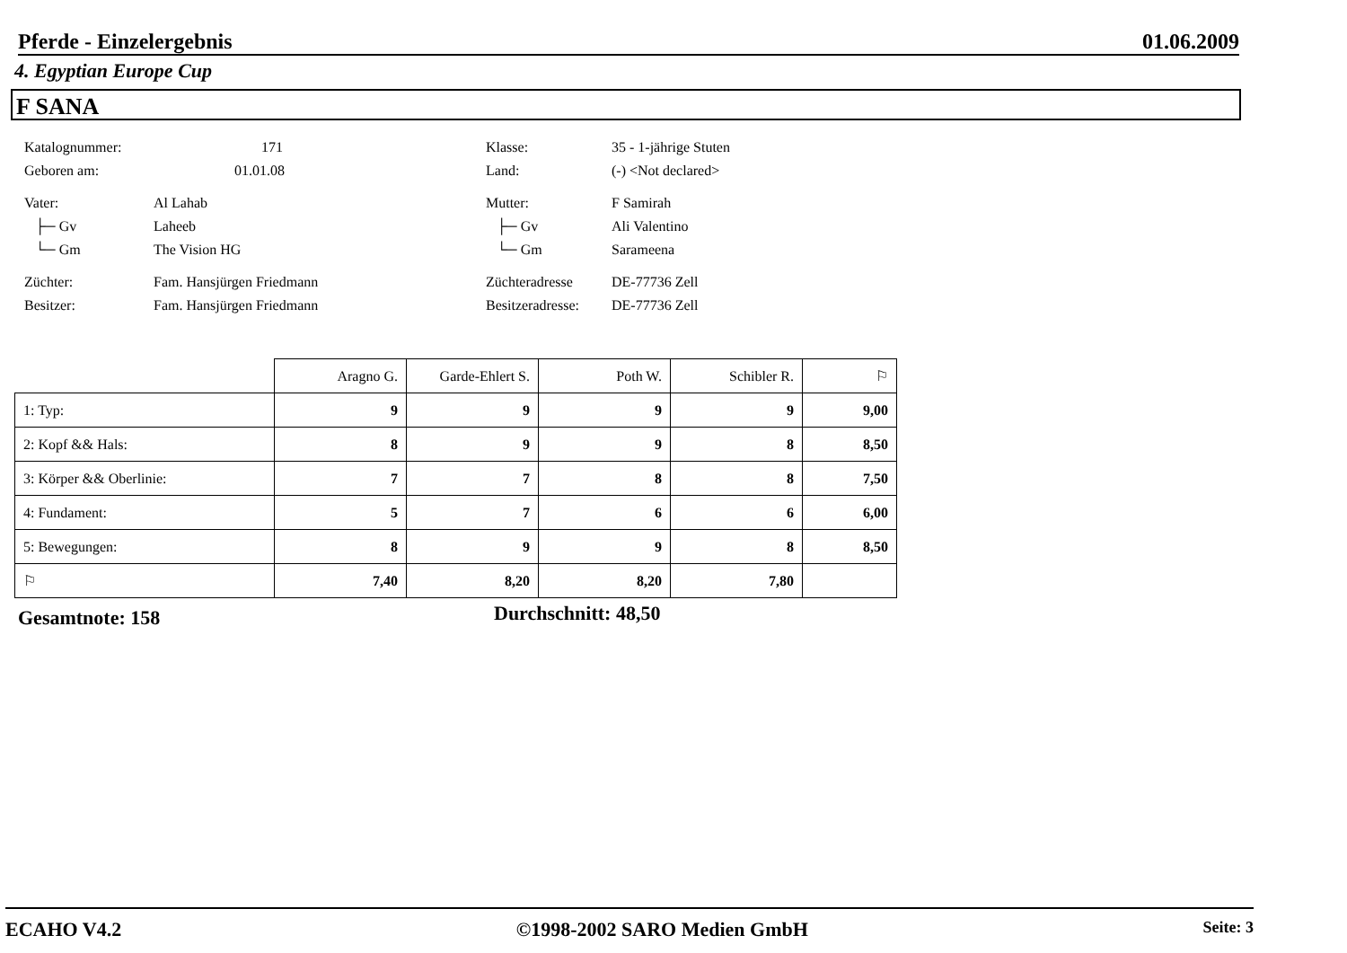Pferde - Einzelergebnis 01.06.2009
4. Egyptian Europe Cup
F SANA
Katalognummer: 171 Klasse: 35 - 1-jährige Stuten
Geboren am: 01.01.08 Land: (-) <Not declared>
Vater: Al Lahab Mutter: F Samirah
├─ Gv Laheeb ├─ Gv Ali Valentino
└─ Gm The Vision HG └─ Gm Sarameena
Züchter: Fam. Hansjürgen Friedmann Züchteradresse DE-77736 Zell
Besitzer: Fam. Hansjürgen Friedmann Besitzeradresse: DE-77736 Zell
| | Aragno G. | Garde-Ehlert S. | Poth W. | Schibler R. | ⚐ |
| --- | --- | --- | --- | --- | --- |
| 1: Typ: | 9 | 9 | 9 | 9 | 9,00 |
| 2: Kopf && Hals: | 8 | 9 | 9 | 8 | 8,50 |
| 3: Körper && Oberlinie: | 7 | 7 | 8 | 8 | 7,50 |
| 4: Fundament: | 5 | 7 | 6 | 6 | 6,00 |
| 5: Bewegungen: | 8 | 9 | 9 | 8 | 8,50 |
| ⚐ | 7,40 | 8,20 | 8,20 | 7,80 | |
Gesamtnote: 158 Durchschnitt: 48,50
ECAHO V4.2 ©1998-2002 SARO Medien GmbH Seite: 3